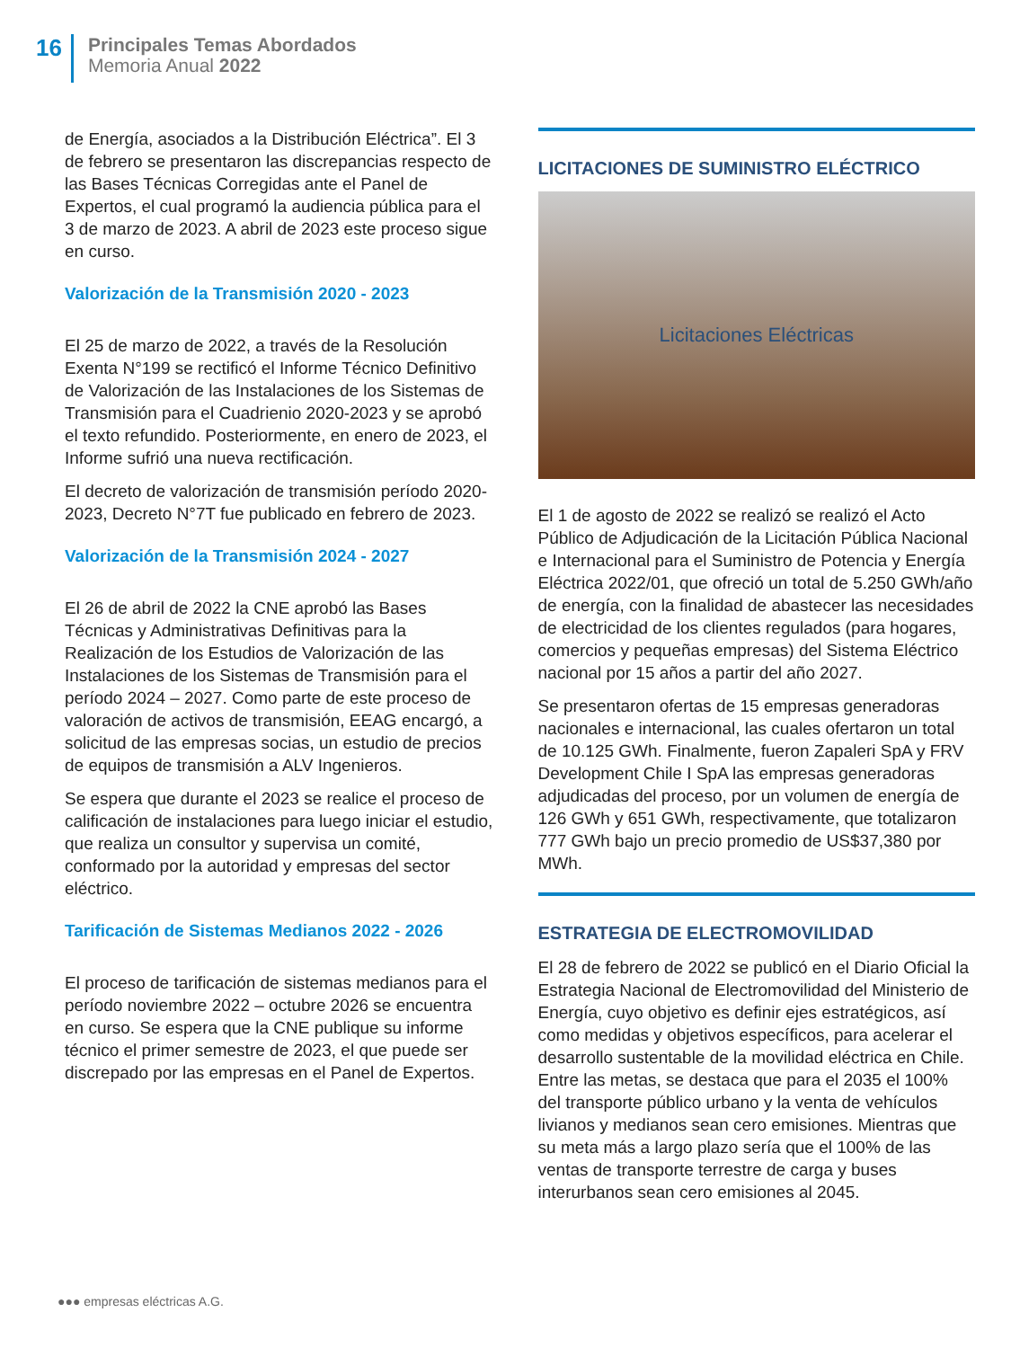16
Principales Temas Abordados
Memoria Anual 2022
de Energía, asociados a la Distribución Eléctrica”. El 3 de febrero se presentaron las discrepancias respecto de las Bases Técnicas Corregidas ante el Panel de Expertos, el cual programó la audiencia pública para el 3 de marzo de 2023. A abril de 2023 este proceso sigue en curso.
Valorización de la Transmisión 2020 - 2023
El 25 de marzo de 2022, a través de la Resolución Exenta N°199 se rectificó el Informe Técnico Definitivo de Valorización de las Instalaciones de los Sistemas de Transmisión para el Cuadrienio 2020-2023 y se aprobó el texto refundido. Posteriormente, en enero de 2023, el Informe sufrió una nueva rectificación.
El decreto de valorización de transmisión período 2020-2023, Decreto N°7T fue publicado en febrero de 2023.
Valorización de la Transmisión 2024 - 2027
El 26 de abril de 2022 la CNE aprobó las Bases Técnicas y Administrativas Definitivas para la Realización de los Estudios de Valorización de las Instalaciones de los Sistemas de Transmisión para el período 2024 – 2027. Como parte de este proceso de valoración de activos de transmisión, EEAG encargó, a solicitud de las empresas socias, un estudio de precios de equipos de transmisión a ALV Ingenieros.
Se espera que durante el 2023 se realice el proceso de calificación de instalaciones para luego iniciar el estudio, que realiza un consultor y supervisa un comité, conformado por la autoridad y empresas del sector eléctrico.
Tarificación de Sistemas Medianos 2022 - 2026
El proceso de tarificación de sistemas medianos para el período noviembre 2022 – octubre 2026 se encuentra en curso. Se espera que la CNE publique su informe técnico el primer semestre de 2023, el que puede ser discrepado por las empresas en el Panel de Expertos.
LICITACIONES DE SUMINISTRO ELÉCTRICO
Licitaciones Eléctricas
El 1 de agosto de 2022 se realizó se realizó el Acto Público de Adjudicación de la Licitación Pública Nacional e Internacional para el Suministro de Potencia y Energía Eléctrica 2022/01, que ofreció un total de 5.250 GWh/año de energía, con la finalidad de abastecer las necesidades de electricidad de los clientes regulados (para hogares, comercios y pequeñas empresas) del Sistema Eléctrico nacional por 15 años a partir del año 2027.
Se presentaron ofertas de 15 empresas generadoras nacionales e internacional, las cuales ofertaron un total de 10.125 GWh. Finalmente, fueron Zapaleri SpA y FRV Development Chile I SpA las empresas generadoras adjudicadas del proceso, por un volumen de energía de 126 GWh y 651 GWh, respectivamente, que totalizaron 777 GWh bajo un precio promedio de US$37,380 por MWh.
ESTRATEGIA DE ELECTROMOVILIDAD
El 28 de febrero de 2022 se publicó en el Diario Oficial la Estrategia Nacional de Electromovilidad del Ministerio de Energía, cuyo objetivo es definir ejes estratégicos, así como medidas y objetivos específicos, para acelerar el desarrollo sustentable de la movilidad eléctrica en Chile. Entre las metas, se destaca que para el 2035 el 100% del transporte público urbano y la venta de vehículos livianos y medianos sean cero emisiones. Mientras que su meta más a largo plazo sería que el 100% de las ventas de transporte terrestre de carga y buses interurbanos sean cero emisiones al 2045.
●●● empresas eléctricas A.G.